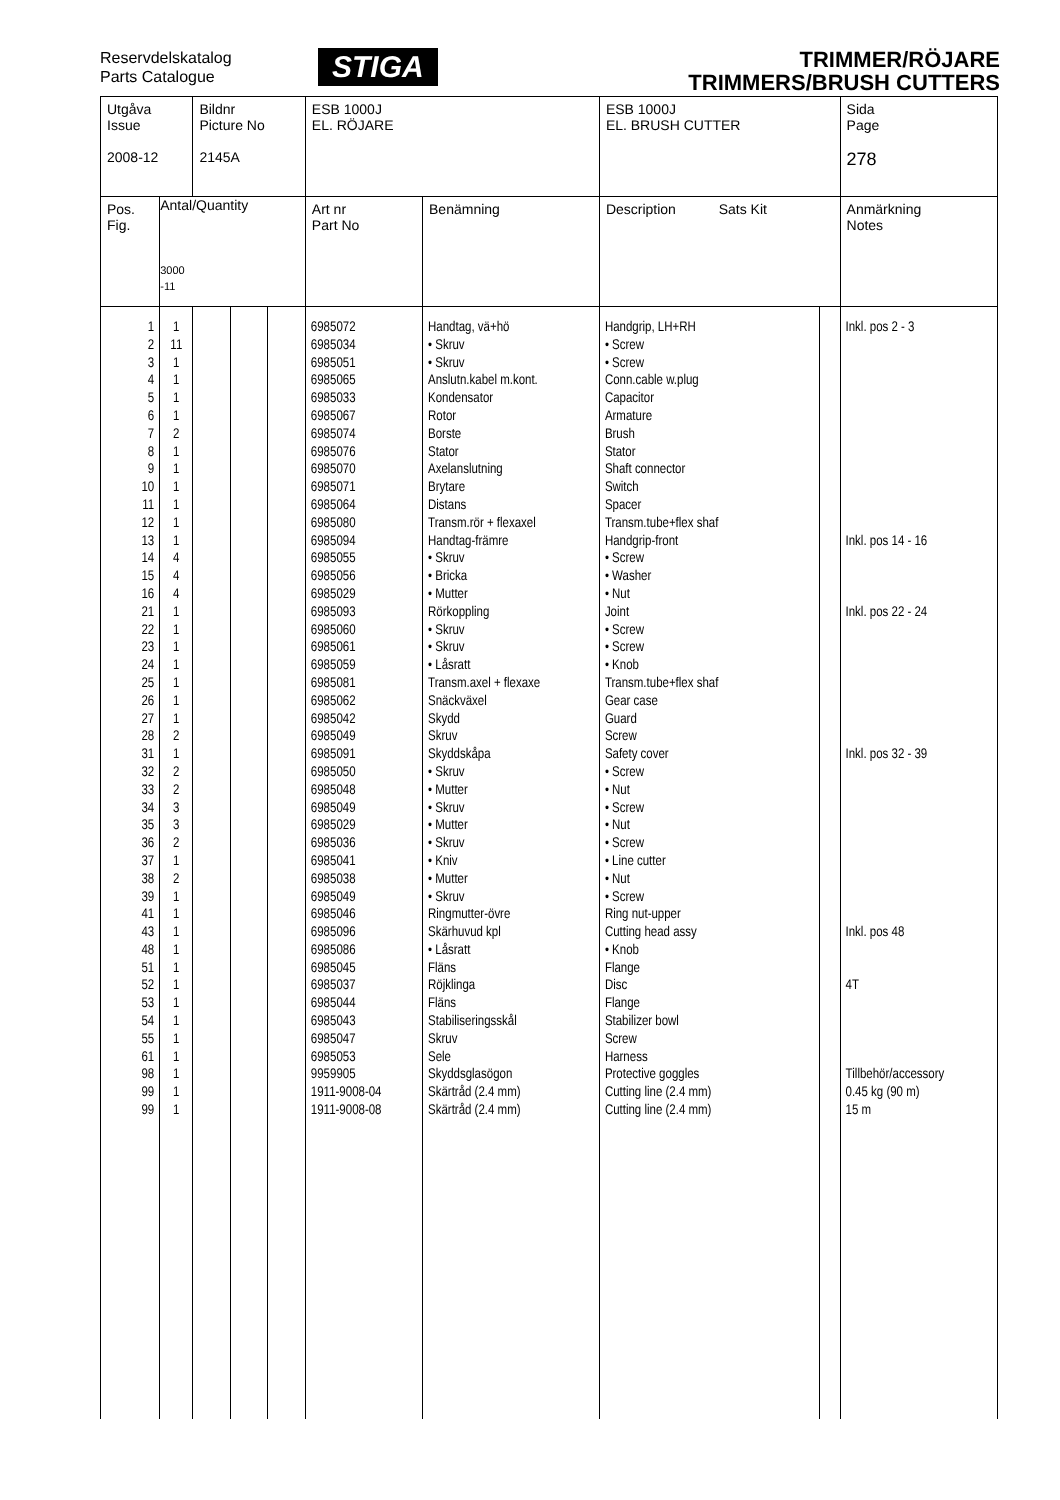Reservdelskatalog
Parts Catalogue
STIGA
TRIMMER/RÖJARE
TRIMMERS/BRUSH CUTTERS
| Utgåva Issue 2008-12 | | Bildnr Picture No 2145A | | | ESB 1000J EL. RÖJARE | | ESB 1000J EL. BRUSH CUTTER | | Sida Page 278 |
| Pos. Fig. | Antal/Quantity 3000 -11 | | | | Art nr Part No | Benämning | Description Sats Kit | | Anmärkning Notes |
| 1 2 3 4 5 6 7 8 9 10 11 12 13 14 15 16 21 22 23 24 25 26 27 28 31 32 33 34 35 36 37 38 39 41 43 48 51 52 53 54 55 61 98 99 99 | 1 11 1 1 1 1 2 1 1 1 1 1 1 4 4 4 1 1 1 1 1 1 1 2 1 2 2 3 3 2 1 2 1 1 1 1 1 1 1 1 1 1 1 1 1 | | | | 6985072 6985034 6985051 6985065 6985033 6985067 6985074 6985076 6985070 6985071 6985064 6985080 6985094 6985055 6985056 6985029 6985093 6985060 6985061 6985059 6985081 6985062 6985042 6985049 6985091 6985050 6985048 6985049 6985029 6985036 6985041 6985038 6985049 6985046 6985096 6985086 6985045 6985037 6985044 6985043 6985047 6985053 9959905 1911-9008-04 1911-9008-08 | Handtag, vä+hö • Skruv • Skruv Anslutn.kabel m.kont. Kondensator Rotor Borste Stator Axelanslutning Brytare Distans Transm.rör + flexaxel Handtag-främre • Skruv • Bricka • Mutter Rörkoppling • Skruv • Skruv • Låsratt Transm.axel + flexaxe Snäckväxel Skydd Skruv Skyddskåpa • Skruv • Mutter • Skruv • Mutter • Skruv • Kniv • Mutter • Skruv Ringmutter-övre Skärhuvud kpl • Låsratt Fläns Röjklinga Fläns Stabiliseringsskål Skruv Sele Skyddsglasögon Skärtråd (2.4 mm) Skärtråd (2.4 mm) | Handgrip, LH+RH • Screw • Screw Conn.cable w.plug Capacitor Armature Brush Stator Shaft connector Switch Spacer Transm.tube+flex shaf Handgrip-front • Screw • Washer • Nut Joint • Screw • Screw • Knob Transm.tube+flex shaf Gear case Guard Screw Safety cover • Screw • Nut • Screw • Nut • Screw • Line cutter • Nut • Screw Ring nut-upper Cutting head assy • Knob Flange Disc Flange Stabilizer bowl Screw Harness Protective goggles Cutting line (2.4 mm) Cutting line (2.4 mm) | | Inkl. pos 2 - 3 Inkl. pos 14 - 16 Inkl. pos 22 - 24 Inkl. pos 32 - 39 Inkl. pos 48 4T Tillbehör/accessory 0.45 kg (90 m) 15 m |